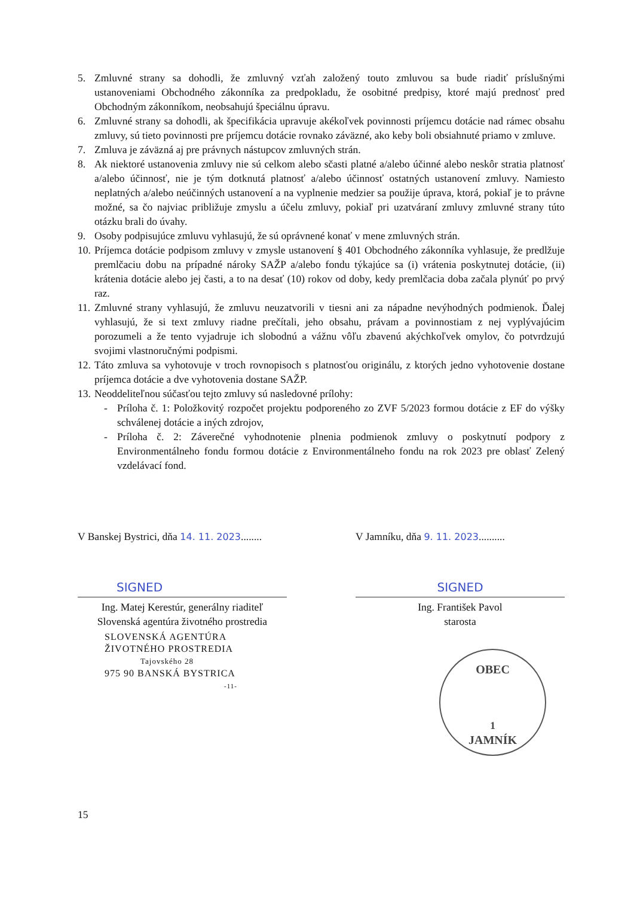5. Zmluvné strany sa dohodli, že zmluvný vzťah založený touto zmluvou sa bude riadiť príslušnými ustanoveniami Obchodného zákonníka za predpokladu, že osobitné predpisy, ktoré majú prednosť pred Obchodným zákonníkom, neobsahujú špeciálnu úpravu.
6. Zmluvné strany sa dohodli, ak špecifikácia upravuje akékoľvek povinnosti príjemcu dotácie nad rámec obsahu zmluvy, sú tieto povinnosti pre príjemcu dotácie rovnako záväzné, ako keby boli obsiahnuté priamo v zmluve.
7. Zmluva je záväzná aj pre právnych nástupcov zmluvných strán.
8. Ak niektoré ustanovenia zmluvy nie sú celkom alebo sčasti platné a/alebo účinné alebo neskôr stratia platnosť a/alebo účinnosť, nie je tým dotknutá platnosť a/alebo účinnosť ostatných ustanovení zmluvy. Namiesto neplatných a/alebo neúčinných ustanovení a na vyplnenie medzier sa použije úprava, ktorá, pokiaľ je to právne možné, sa čo najviac približuje zmyslu a účelu zmluvy, pokiaľ pri uzatváraní zmluvy zmluvné strany túto otázku brali do úvahy.
9. Osoby podpisujúce zmluvu vyhlasujú, že sú oprávnené konať v mene zmluvných strán.
10. Príjemca dotácie podpisom zmluvy v zmysle ustanovení § 401 Obchodného zákonníka vyhlasuje, že predlžuje premlčaciu dobu na prípadné nároky SAŽP a/alebo fondu týkajúce sa (i) vrátenia poskytnutej dotácie, (ii) krátenia dotácie alebo jej časti, a to na desať (10) rokov od doby, kedy premlčacia doba začala plynúť po prvý raz.
11. Zmluvné strany vyhlasujú, že zmluvu neuzatvorili v tiesni ani za nápadne nevýhodných podmienok. Ďalej vyhlasujú, že si text zmluvy riadne prečítali, jeho obsahu, právam a povinnostiam z nej vyplývajúcim porozumeli a že tento vyjadruje ich slobodnú a vážnu vôľu zbavenú akýchkoľvek omylov, čo potvrdzujú svojimi vlastnoručnými podpismi.
12. Táto zmluva sa vyhotovuje v troch rovnopisoch s platnosťou originálu, z ktorých jedno vyhotovenie dostane príjemca dotácie a dve vyhotovenia dostane SAŽP.
13. Neoddeliteľnou súčasťou tejto zmluvy sú nasledovné prílohy:
- Príloha č. 1: Položkovitý rozpočet projektu podporeného zo ZVF 5/2023 formou dotácie z EF do výšky schválenej dotácie a iných zdrojov,
- Príloha č. 2: Záverečné vyhodnotenie plnenia podmienok zmluvy o poskytnutí podpory z Environmentálneho fondu formou dotácie z Environmentálneho fondu na rok 2023 pre oblasť Zelený vzdelávací fond.
V Banskej Bystrici, dňa 14. 11. 2023........
SIGNED
Ing. Matej Kerestúr, generálny riaditeľ
Slovenská agentúra životného prostredia
SLOVENSKÁ AGENTÚRA
ŽIVOTNÉHO PROSTREDIA
Tajovského 28
975 90 BANSKÁ BYSTRICA
-11-
V Jamníku, dňa 9. 11. 2023..........
SIGNED
Ing. František Pavol
starosta
OBEC
1
JAMNÍK
15